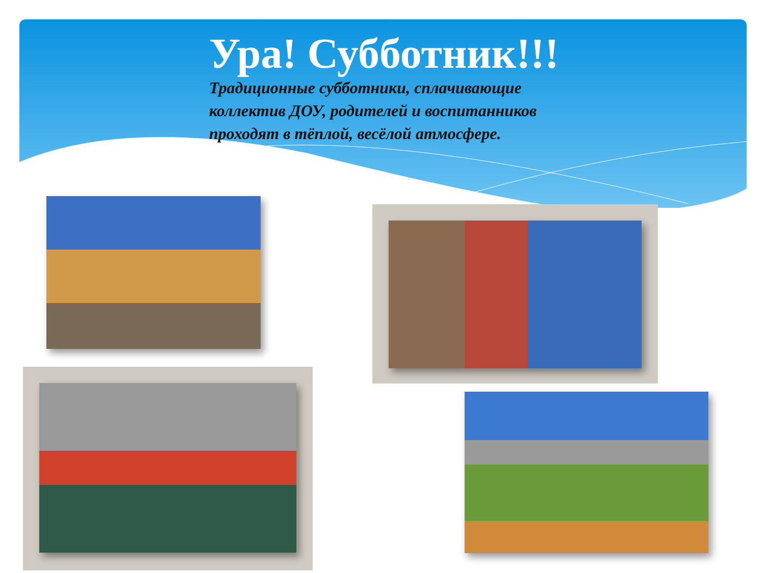Ура! Субботник!!!
Традиционные субботники, сплачивающие коллектив ДОУ, родителей и воспитанников проходят в тёплой, весёлой атмосфере.